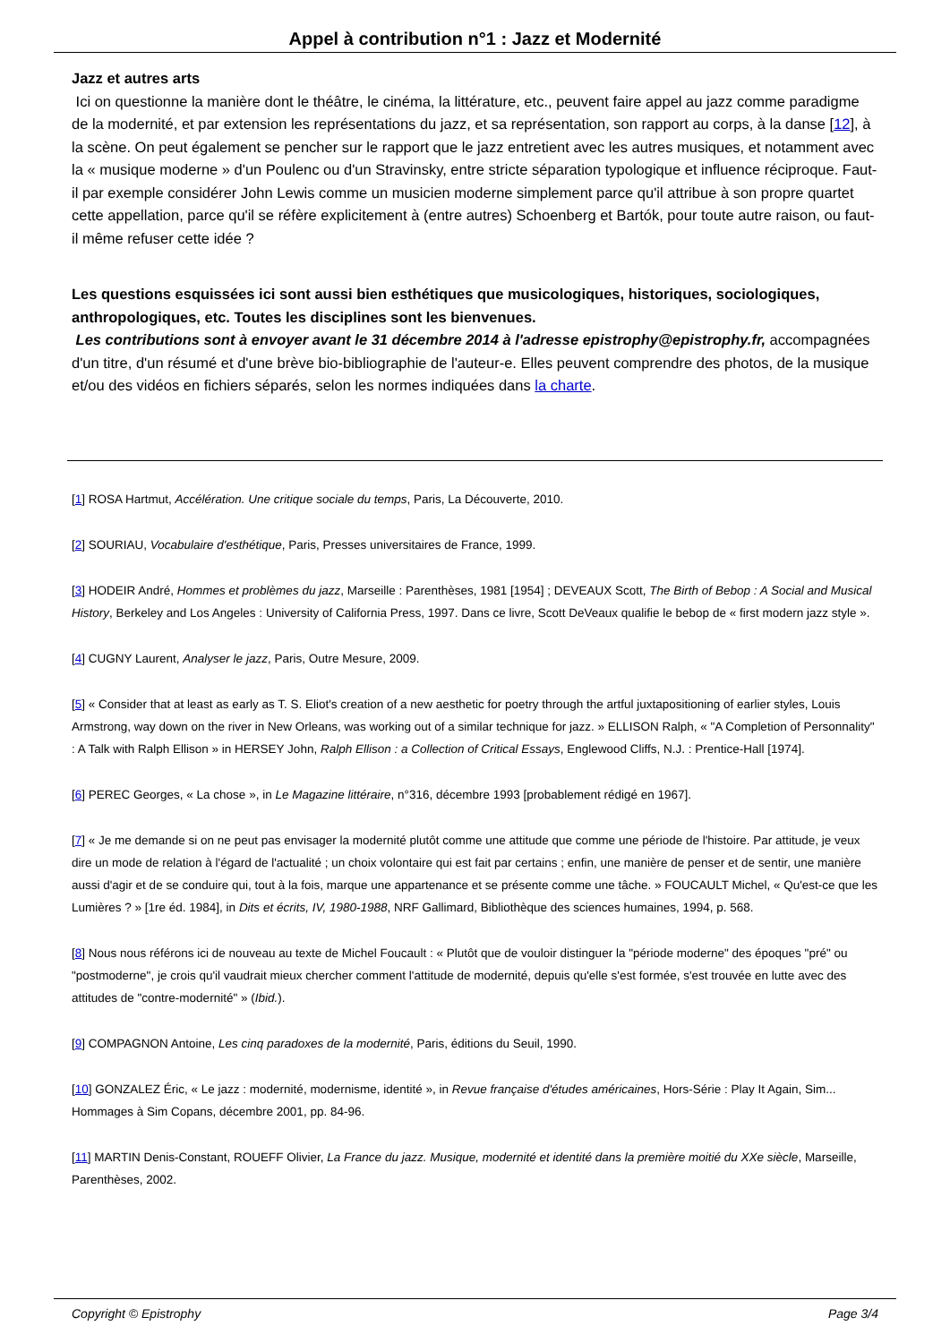Appel à contribution n°1 : Jazz et Modernité
Jazz et autres arts
Ici on questionne la manière dont le théâtre, le cinéma, la littérature, etc., peuvent faire appel au jazz comme paradigme de la modernité, et par extension les représentations du jazz, et sa représentation, son rapport au corps, à la danse [12], à la scène. On peut également se pencher sur le rapport que le jazz entretient avec les autres musiques, et notamment avec la « musique moderne » d'un Poulenc ou d'un Stravinsky, entre stricte séparation typologique et influence réciproque. Faut-il par exemple considérer John Lewis comme un musicien moderne simplement parce qu'il attribue à son propre quartet cette appellation, parce qu'il se réfère explicitement à (entre autres) Schoenberg et Bartók, pour toute autre raison, ou faut-il même refuser cette idée ?
Les questions esquissées ici sont aussi bien esthétiques que musicologiques, historiques, sociologiques, anthropologiques, etc. Toutes les disciplines sont les bienvenues.
Les contributions sont à envoyer avant le 31 décembre 2014 à l'adresse epistrophy@epistrophy.fr, accompagnées d'un titre, d'un résumé et d'une brève bio-bibliographie de l'auteur-e. Elles peuvent comprendre des photos, de la musique et/ou des vidéos en fichiers séparés, selon les normes indiquées dans la charte.
[1] ROSA Hartmut, Accélération. Une critique sociale du temps, Paris, La Découverte, 2010.
[2] SOURIAU, Vocabulaire d'esthétique, Paris, Presses universitaires de France, 1999.
[3] HODEIR André, Hommes et problèmes du jazz, Marseille : Parenthèses, 1981 [1954] ; DEVEAUX Scott, The Birth of Bebop : A Social and Musical History, Berkeley and Los Angeles : University of California Press, 1997. Dans ce livre, Scott DeVeaux qualifie le bebop de « first modern jazz style ».
[4] CUGNY Laurent, Analyser le jazz, Paris, Outre Mesure, 2009.
[5] « Consider that at least as early as T. S. Eliot's creation of a new aesthetic for poetry through the artful juxtapositioning of earlier styles, Louis Armstrong, way down on the river in New Orleans, was working out of a similar technique for jazz. » ELLISON Ralph, « "A Completion of Personnality" : A Talk with Ralph Ellison » in HERSEY John, Ralph Ellison : a Collection of Critical Essays, Englewood Cliffs, N.J. : Prentice-Hall [1974].
[6] PEREC Georges, « La chose », in Le Magazine littéraire, n°316, décembre 1993 [probablement rédigé en 1967].
[7] « Je me demande si on ne peut pas envisager la modernité plutôt comme une attitude que comme une période de l'histoire. Par attitude, je veux dire un mode de relation à l'égard de l'actualité ; un choix volontaire qui est fait par certains ; enfin, une manière de penser et de sentir, une manière aussi d'agir et de se conduire qui, tout à la fois, marque une appartenance et se présente comme une tâche. » FOUCAULT Michel, « Qu'est-ce que les Lumières ? » [1re éd. 1984], in Dits et écrits, IV, 1980-1988, NRF Gallimard, Bibliothèque des sciences humaines, 1994, p. 568.
[8] Nous nous référons ici de nouveau au texte de Michel Foucault : « Plutôt que de vouloir distinguer la "période moderne" des époques "pré" ou "postmoderne", je crois qu'il vaudrait mieux chercher comment l'attitude de modernité, depuis qu'elle s'est formée, s'est trouvée en lutte avec des attitudes de "contre-modernité" » (Ibid.).
[9] COMPAGNON Antoine, Les cinq paradoxes de la modernité, Paris, éditions du Seuil, 1990.
[10] GONZALEZ Éric, « Le jazz : modernité, modernisme, identité », in Revue française d'études américaines, Hors-Série : Play It Again, Sim... Hommages à Sim Copans, décembre 2001, pp. 84-96.
[11] MARTIN Denis-Constant, ROUEFF Olivier, La France du jazz. Musique, modernité et identité dans la première moitié du XXe siècle, Marseille, Parenthèses, 2002.
Copyright © Epistrophy Page 3/4